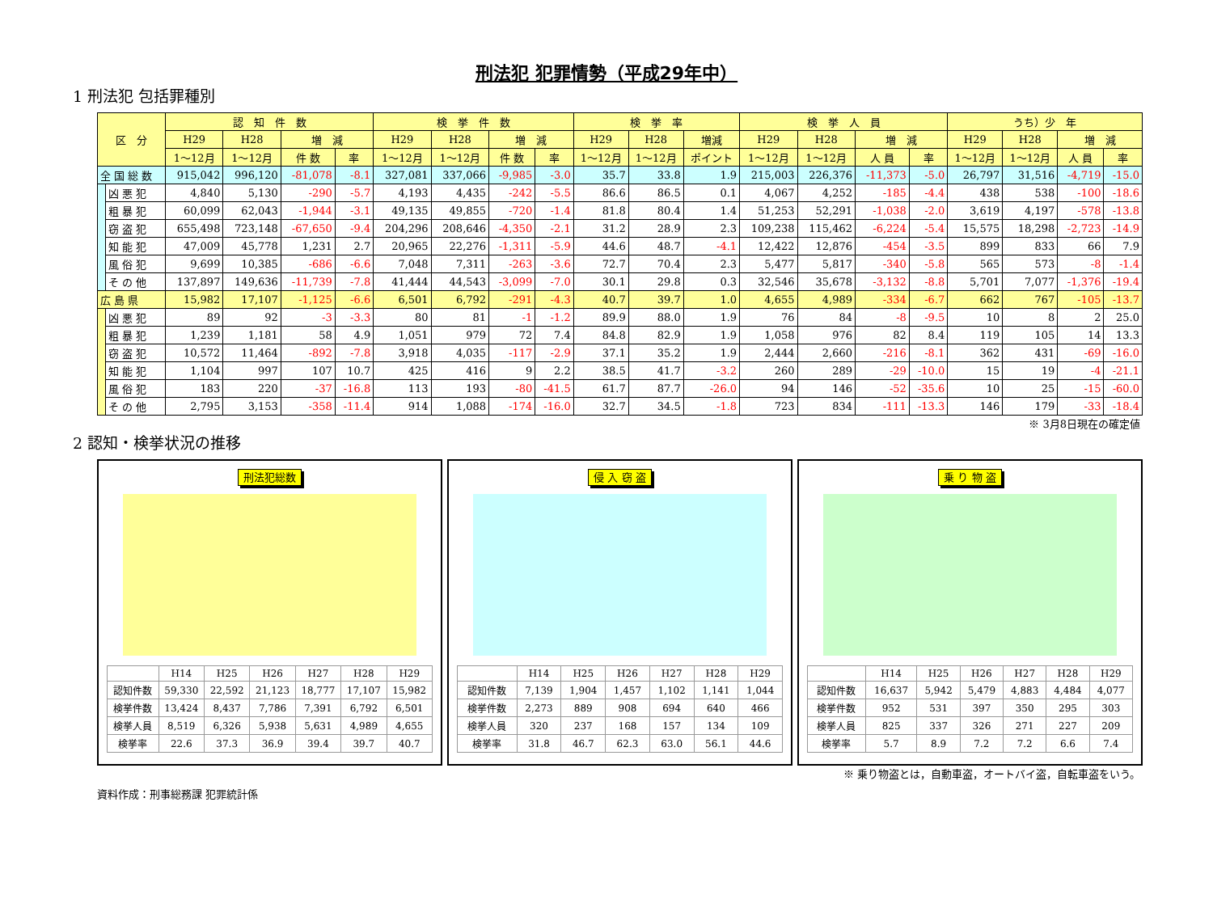刑法犯 犯罪情勢（平成29年中）
1 刑法犯 包括罪種別
| 区 分 | | 認 知 件 数 | | | | 検 挙 件 数 | | | | 検 挙 率 | | | 検 挙 人 員 | | | | うち）少 年 | | | |
| --- | --- | --- | --- | --- | --- | --- | --- | --- | --- | --- | --- | --- | --- | --- | --- | --- | --- | --- | --- | --- |
| | | H29 | H28 | 増 減 | | H29 | H28 | 増 減 | | H29 | H28 | 増減 | H29 | H28 | 増 減 | | H29 | H28 | 増 減 | |
| | | 1～12月 | 1～12月 | 件 数 | 率 | 1～12月 | 1～12月 | 件 数 | 率 | 1～12月 | 1～12月 | ポイント | 1～12月 | 1～12月 | 人 員 | 率 | 1～12月 | 1～12月 | 人 員 | 率 |
| 全 国 総 数 | | 915,042 | 996,120 | -81,078 | -8.1 | 327,081 | 337,066 | -9,985 | -3.0 | 35.7 | 33.8 | 1.9 | 215,003 | 226,376 | -11,373 | -5.0 | 26,797 | 31,516 | -4,719 | -15.0 |
| | 凶 悪 犯 | 4,840 | 5,130 | -290 | -5.7 | 4,193 | 4,435 | -242 | -5.5 | 86.6 | 86.5 | 0.1 | 4,067 | 4,252 | -185 | -4.4 | 438 | 538 | -100 | -18.6 |
| | 粗 暴 犯 | 60,099 | 62,043 | -1,944 | -3.1 | 49,135 | 49,855 | -720 | -1.4 | 81.8 | 80.4 | 1.4 | 51,253 | 52,291 | -1,038 | -2.0 | 3,619 | 4,197 | -578 | -13.8 |
| | 窃 盗 犯 | 655,498 | 723,148 | -67,650 | -9.4 | 204,296 | 208,646 | -4,350 | -2.1 | 31.2 | 28.9 | 2.3 | 109,238 | 115,462 | -6,224 | -5.4 | 15,575 | 18,298 | -2,723 | -14.9 |
| | 知 能 犯 | 47,009 | 45,778 | 1,231 | 2.7 | 20,965 | 22,276 | -1,311 | -5.9 | 44.6 | 48.7 | -4.1 | 12,422 | 12,876 | -454 | -3.5 | 899 | 833 | 66 | 7.9 |
| | 風 俗 犯 | 9,699 | 10,385 | -686 | -6.6 | 7,048 | 7,311 | -263 | -3.6 | 72.7 | 70.4 | 2.3 | 5,477 | 5,817 | -340 | -5.8 | 565 | 573 | -8 | -1.4 |
| | そ の 他 | 137,897 | 149,636 | -11,739 | -7.8 | 41,444 | 44,543 | -3,099 | -7.0 | 30.1 | 29.8 | 0.3 | 32,546 | 35,678 | -3,132 | -8.8 | 5,701 | 7,077 | -1,376 | -19.4 |
| 広 島 県 | | 15,982 | 17,107 | -1,125 | -6.6 | 6,501 | 6,792 | -291 | -4.3 | 40.7 | 39.7 | 1.0 | 4,655 | 4,989 | -334 | -6.7 | 662 | 767 | -105 | -13.7 |
| | 凶 悪 犯 | 89 | 92 | -3 | -3.3 | 80 | 81 | -1 | -1.2 | 89.9 | 88.0 | 1.9 | 76 | 84 | -8 | -9.5 | 10 | 8 | 2 | 25.0 |
| | 粗 暴 犯 | 1,239 | 1,181 | 58 | 4.9 | 1,051 | 979 | 72 | 7.4 | 84.8 | 82.9 | 1.9 | 1,058 | 976 | 82 | 8.4 | 119 | 105 | 14 | 13.3 |
| | 窃 盗 犯 | 10,572 | 11,464 | -892 | -7.8 | 3,918 | 4,035 | -117 | -2.9 | 37.1 | 35.2 | 1.9 | 2,444 | 2,660 | -216 | -8.1 | 362 | 431 | -69 | -16.0 |
| | 知 能 犯 | 1,104 | 997 | 107 | 10.7 | 425 | 416 | 9 | 2.2 | 38.5 | 41.7 | -3.2 | 260 | 289 | -29 | -10.0 | 15 | 19 | -4 | -21.1 |
| | 風 俗 犯 | 183 | 220 | -37 | -16.8 | 113 | 193 | -80 | -41.5 | 61.7 | 87.7 | -26.0 | 94 | 146 | -52 | -35.6 | 10 | 25 | -15 | -60.0 |
| | そ の 他 | 2,795 | 3,153 | -358 | -11.4 | 914 | 1,088 | -174 | -16.0 | 32.7 | 34.5 | -1.8 | 723 | 834 | -111 | -13.3 | 146 | 179 | -33 | -18.4 |
※ 3月8日現在の確定値
2 認知・検挙状況の推移
刑法犯総数
| | H14 | H25 | H26 | H27 | H28 | H29 |
| 認知件数 | 59,330 | 22,592 | 21,123 | 18,777 | 17,107 | 15,982 |
| 検挙件数 | 13,424 | 8,437 | 7,786 | 7,391 | 6,792 | 6,501 |
| 検挙人員 | 8,519 | 6,326 | 5,938 | 5,631 | 4,989 | 4,655 |
| 検挙率 | 22.6 | 37.3 | 36.9 | 39.4 | 39.7 | 40.7 |
侵 入 窃 盗
| | H14 | H25 | H26 | H27 | H28 | H29 |
| 認知件数 | 7,139 | 1,904 | 1,457 | 1,102 | 1,141 | 1,044 |
| 検挙件数 | 2,273 | 889 | 908 | 694 | 640 | 466 |
| 検挙人員 | 320 | 237 | 168 | 157 | 134 | 109 |
| 検挙率 | 31.8 | 46.7 | 62.3 | 63.0 | 56.1 | 44.6 |
乗 り 物 盗
| | H14 | H25 | H26 | H27 | H28 | H29 |
| 認知件数 | 16,637 | 5,942 | 5,479 | 4,883 | 4,484 | 4,077 |
| 検挙件数 | 952 | 531 | 397 | 350 | 295 | 303 |
| 検挙人員 | 825 | 337 | 326 | 271 | 227 | 209 |
| 検挙率 | 5.7 | 8.9 | 7.2 | 7.2 | 6.6 | 7.4 |
※ 乗り物盗とは，自動車盗，オートバイ盗，自転車盗をいう。
資料作成：刑事総務課 犯罪統計係